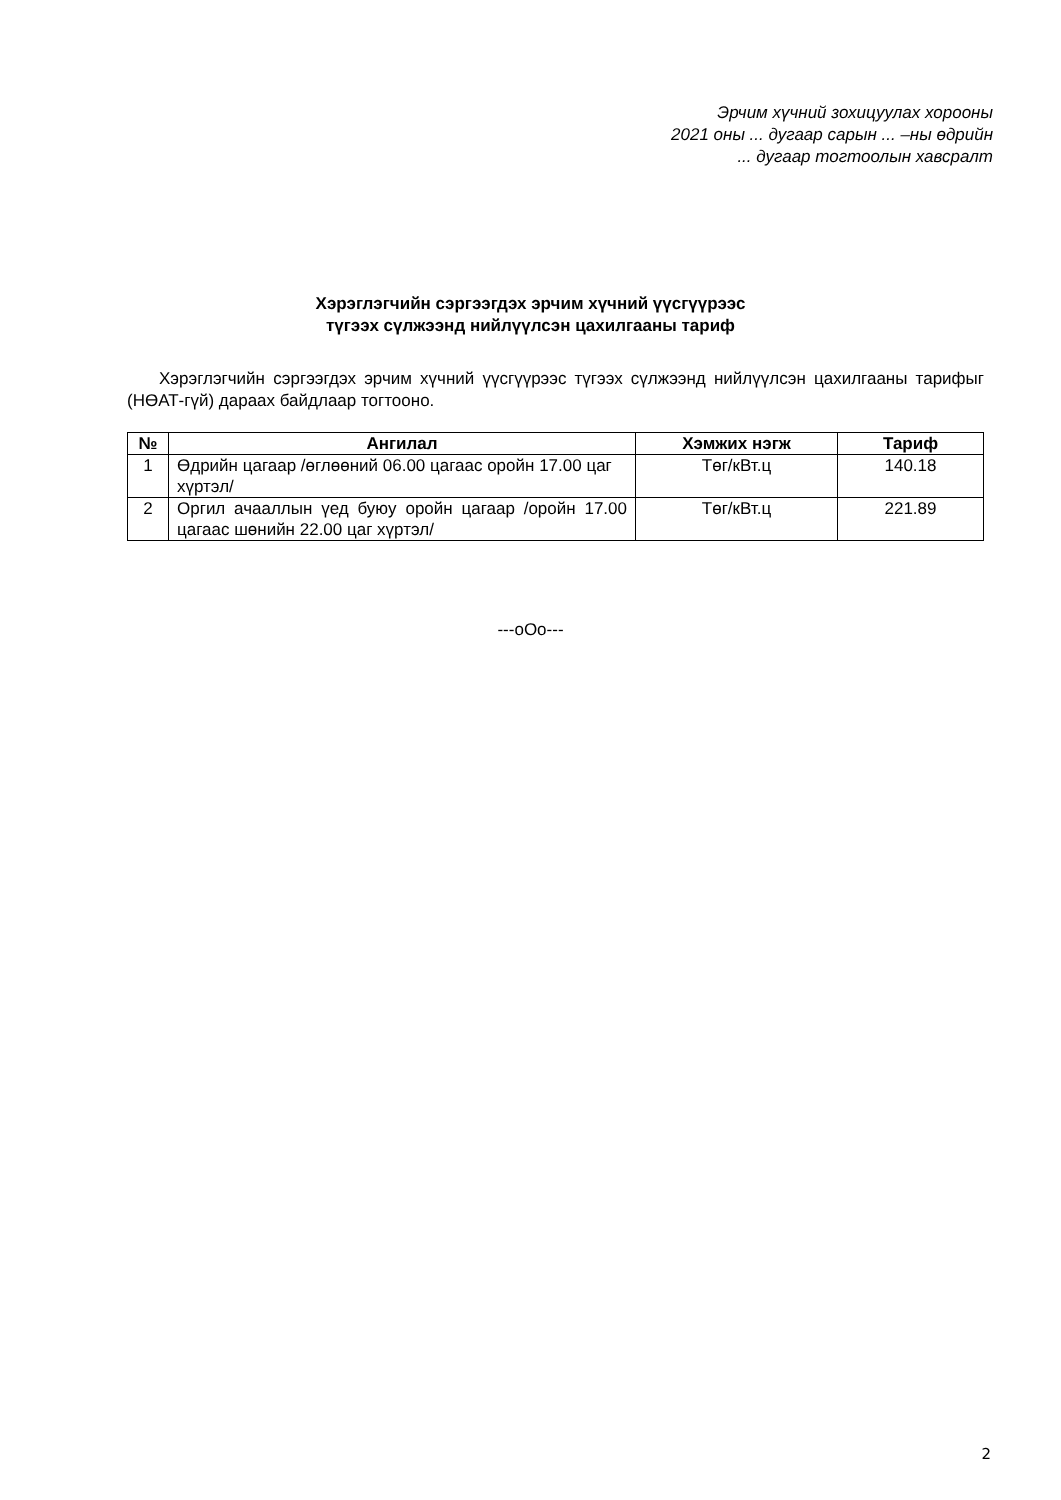Эрчим хүчний зохицуулах хорооны
2021 оны ... дугаар сарын ... –ны өдрийн
... дугаар тогтоолын хавсралт
Хэрэглэгчийн сэргээгдэх эрчим хүчний үүсгүүрээс
түгээх сүлжээнд нийлүүлсэн цахилгааны тариф
Хэрэглэгчийн сэргээгдэх эрчим хүчний үүсгүүрээс түгээх сүлжээнд нийлүүлсэн цахилгааны тарифыг (НӨАТ-гүй) дараах байдлаар тогтооно.
| № | Ангилал | Хэмжих нэгж | Тариф |
| --- | --- | --- | --- |
| 1 | Өдрийн цагаар /өглөөний 06.00 цагаас оройн 17.00 цаг хүртэл/ | Төг/кВт.ц | 140.18 |
| 2 | Оргил ачааллын үед буюу оройн цагаар /оройн 17.00 цагаас шөнийн 22.00 цаг хүртэл/ | Төг/кВт.ц | 221.89 |
---oOo---
2